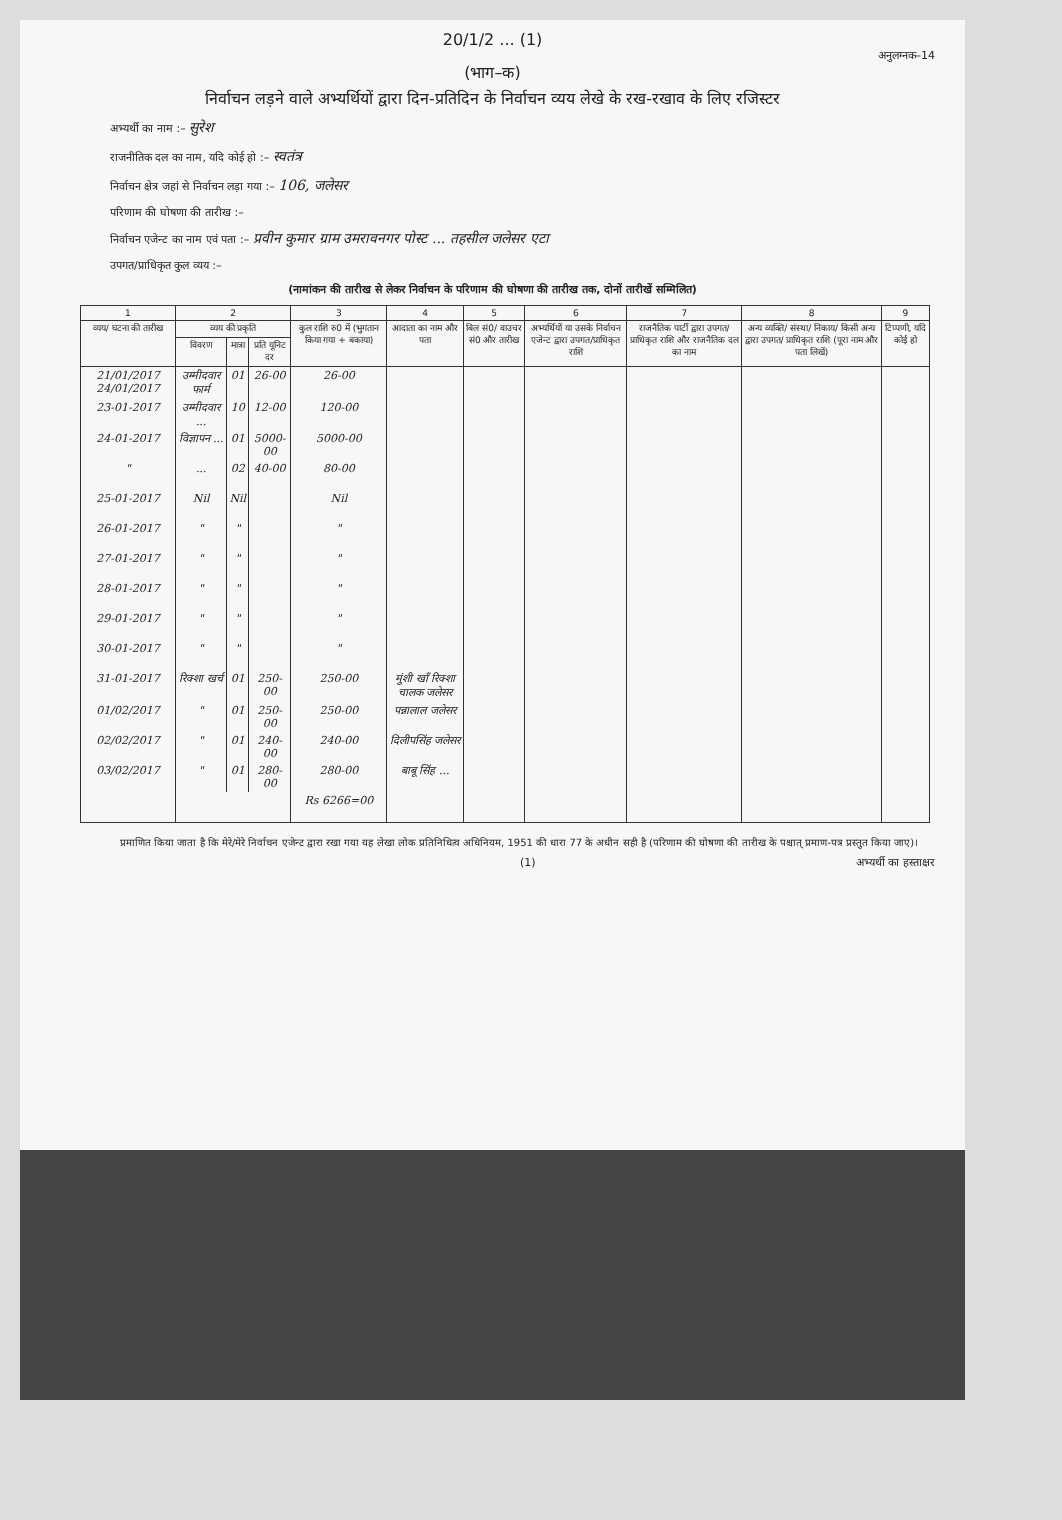20/1/2 ... (1)
अनुलग्नक–14
(भाग–क)
निर्वाचन लड़ने वाले अभ्यर्थियों द्वारा दिन-प्रतिदिन के निर्वाचन व्यय लेखे के रख-रखाव के लिए रजिस्टर
अभ्यर्थी का नाम :– सुरेश
राजनीतिक दल का नाम, यदि कोई हो :– स्वतंत्र
निर्वाचन क्षेत्र जहां से निर्वाचन लड़ा गया :– 106, जलेसर
परिणाम की घोषणा की तारीख :–
निर्वाचन एजेन्ट का नाम एवं पता :– प्रवीन कुमार ग्राम उमरावनगर पोस्ट ... तहसील जलेसर एटा
उपगत/प्राधिकृत कुल व्यय :–
(नामांकन की तारीख से लेकर निर्वाचन के परिणाम की घोषणा की तारीख तक, दोनों तारीखें सम्मिलित)
| 1 | 2 | | | 3 | 4 | 5 | 6 | 7 | 8 | 9 |
| --- | --- | --- | --- | --- | --- | --- | --- | --- | --- | --- |
| व्यय/ घटना की तारीख | व्यय की प्रकृति | | | कुल राशि रु0 में (भुगतान किया गया + बकाया) | आदाता का नाम और पता | बिल सं0/ वाउचर सं0 और तारीख | अभ्यर्थियों या उसके निर्वाचन एजेन्ट द्वारा उपगत/प्राधिकृत राशि | राजनैतिक पार्टी द्वारा उपगत/ प्राधिकृत राशि और राजनैतिक दल का नाम | अन्य व्यक्ति/ संस्था/ निकाय/ किसी अन्य द्वारा उपगत/ प्राधिकृत राशि (पूरा नाम और पता लिखें) | टिप्पणी, यदि कोई हो |
| | विवरण | मात्रा | प्रति यूनिट दर | | | | | | | |
| 21/01/2017 24/01/2017 | उम्मीदवार फार्म | 01 | 26-00 | 26-00 | | | | | | |
| 23-01-2017 | उम्मीदवार ... | 10 | 12-00 | 120-00 | | | | | | |
| 24-01-2017 | विज्ञापन ... | 01 | 5000-00 | 5000-00 | | | | | | |
| " | ... | 02 | 40-00 | 80-00 | | | | | | |
| 25-01-2017 | Nil | Nil | | Nil | | | | | | |
| 26-01-2017 | " | " | | " | | | | | | |
| 27-01-2017 | " | " | | " | | | | | | |
| 28-01-2017 | " | " | | " | | | | | | |
| 29-01-2017 | " | " | | " | | | | | | |
| 30-01-2017 | " | " | | " | | | | | | |
| 31-01-2017 | रिक्शा खर्च | 01 | 250-00 | 250-00 | मुंशी खाँ रिक्शा चालक जलेसर | | | | | |
| 01/02/2017 | " | 01 | 250-00 | 250-00 | पन्नालाल जलेसर | | | | | |
| 02/02/2017 | " | 01 | 240-00 | 240-00 | दिलीपसिंह जलेसर | | | | | |
| 03/02/2017 | " | 01 | 280-00 | 280-00 | बाबू सिंह ... | | | | | |
| | | | | Rs 6266=00 | | | | | | |
प्रमाणित किया जाता है कि मेरे/मेरे निर्वाचन एजेन्ट द्वारा रखा गया यह लेखा लोक प्रतिनिधित्व अधिनियम, 1951 की धारा 77 के अधीन सही है (परिणाम की घोषणा की तारीख के पश्चात् प्रमाण-पत्र प्रस्तुत किया जाए)।
(1) अभ्यर्थी का हस्ताक्षर